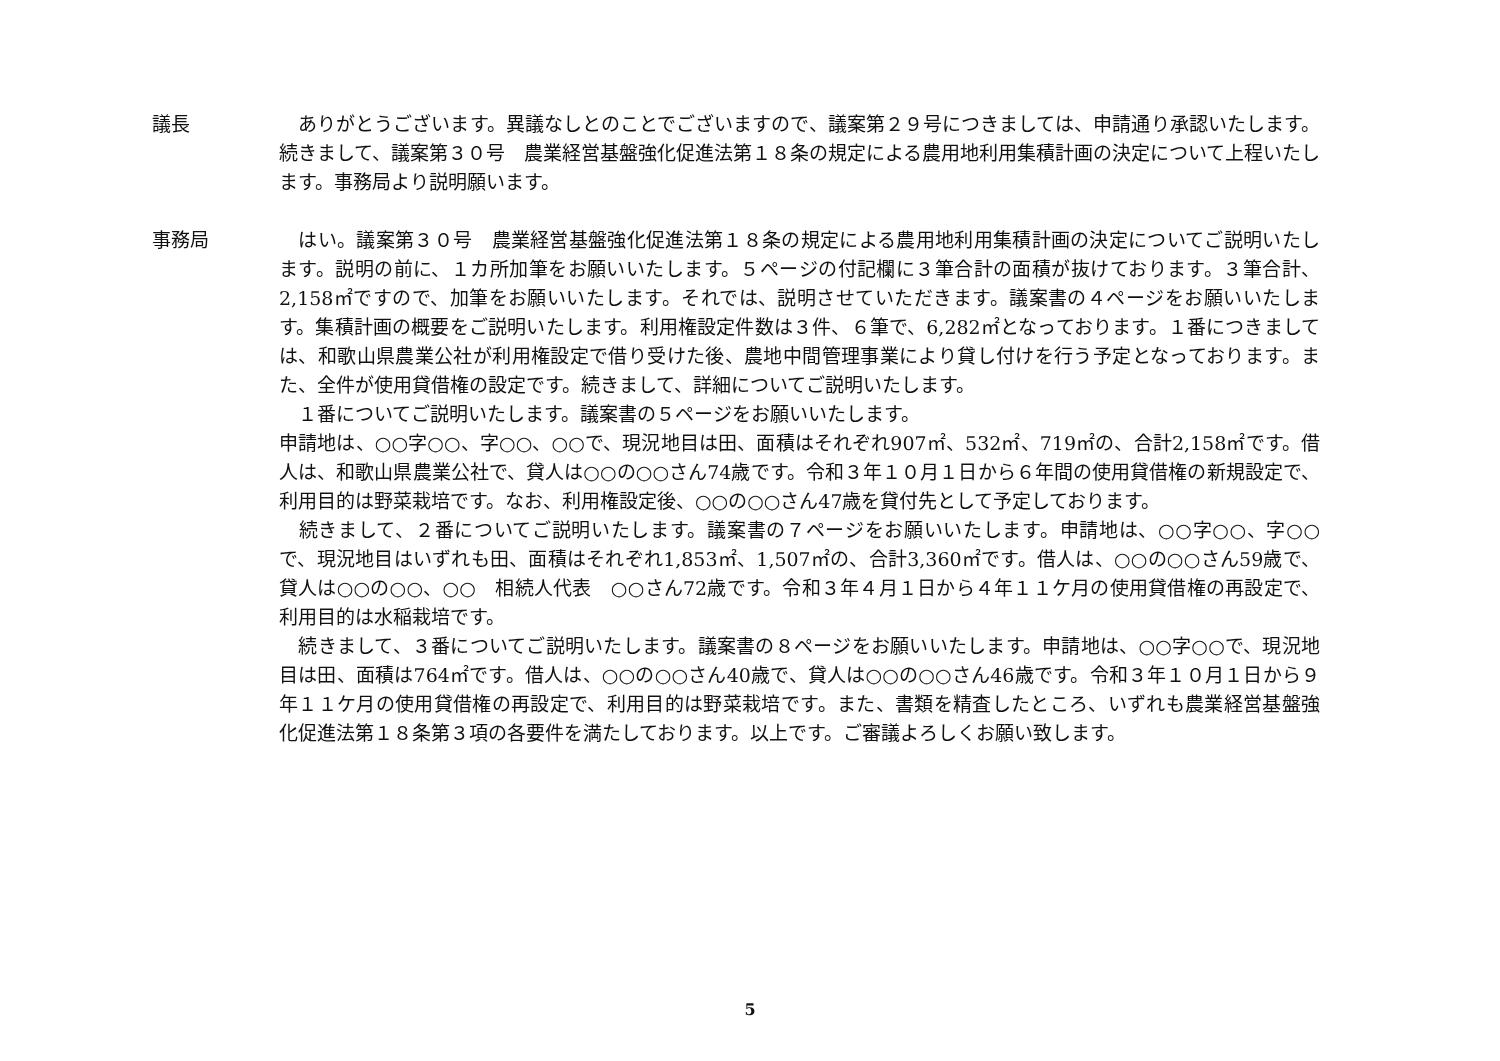議長 　ありがとうございます。異議なしとのことでございますので、議案第２９号につきましては、申請通り承認いたします。続きまして、議案第３０号　農業経営基盤強化促進法第１８条の規定による農用地利用集積計画の決定について上程いたします。事務局より説明願います。
事務局 　はい。議案第３０号　農業経営基盤強化促進法第１８条の規定による農用地利用集積計画の決定についてご説明いたします。説明の前に、１カ所加筆をお願いいたします。５ページの付記欄に３筆合計の面積が抜けております。３筆合計、2,158㎡ですので、加筆をお願いいたします。それでは、説明させていただきます。議案書の４ページをお願いいたします。集積計画の概要をご説明いたします。利用権設定件数は３件、６筆で、6,282㎡となっております。１番につきましては、和歌山県農業公社が利用権設定で借り受けた後、農地中間管理事業により貸し付けを行う予定となっております。また、全件が使用貸借権の設定です。続きまして、詳細についてご説明いたします。
　１番についてご説明いたします。議案書の５ページをお願いいたします。
申請地は、○○字○○、字○○、○○で、現況地目は田、面積はそれぞれ907㎡、532㎡、719㎡の、合計2,158㎡です。借人は、和歌山県農業公社で、貸人は○○の○○さん74歳です。令和３年１０月１日から６年間の使用貸借権の新規設定で、利用目的は野菜栽培です。なお、利用権設定後、○○の○○さん47歳を貸付先として予定しております。
　続きまして、２番についてご説明いたします。議案書の７ページをお願いいたします。申請地は、○○字○○、字○○で、現況地目はいずれも田、面積はそれぞれ1,853㎡、1,507㎡の、合計3,360㎡です。借人は、○○の○○さん59歳で、貸人は○○の○○、○○　相続人代表　○○さん72歳です。令和３年４月１日から４年１１ケ月の使用貸借権の再設定で、利用目的は水稲栽培です。
　続きまして、３番についてご説明いたします。議案書の８ページをお願いいたします。申請地は、○○字○○で、現況地目は田、面積は764㎡です。借人は、○○の○○さん40歳で、貸人は○○の○○さん46歳です。令和３年１０月１日から９年１１ケ月の使用貸借権の再設定で、利用目的は野菜栽培です。また、書類を精査したところ、いずれも農業経営基盤強化促進法第１８条第３項の各要件を満たしております。以上です。ご審議よろしくお願い致します。
5